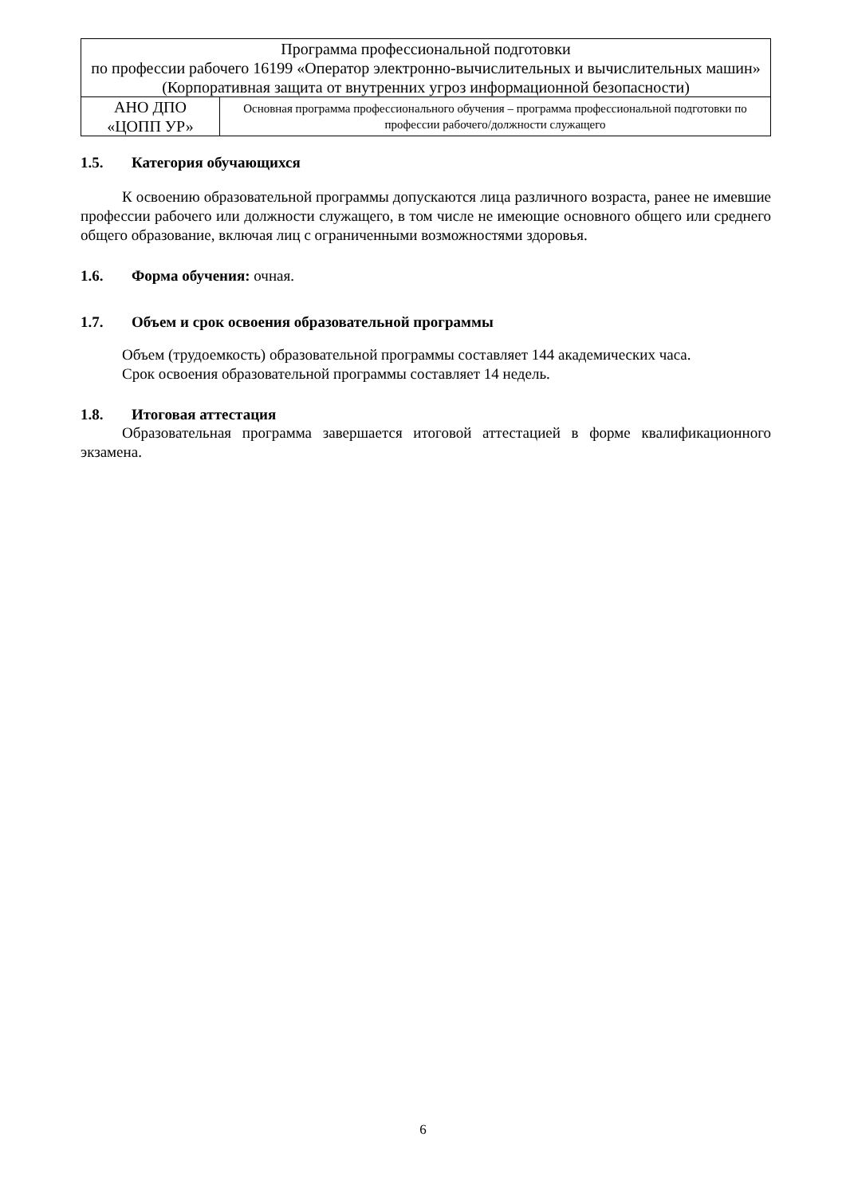| Программа профессиональной подготовки по профессии рабочего 16199 «Оператор электронно-вычислительных и вычислительных машин» (Корпоративная защита от внутренних угроз информационной безопасности) | |
| АНО ДПО «ЦОПП УР» | Основная программа профессионального обучения – программа профессиональной подготовки по профессии рабочего/должности служащего |
1.5. Категория обучающихся
К освоению образовательной программы допускаются лица различного возраста, ранее не имевшие профессии рабочего или должности служащего, в том числе не имеющие основного общего или среднего общего образование, включая лиц с ограниченными возможностями здоровья.
1.6. Форма обучения: очная.
1.7. Объем и срок освоения образовательной программы
Объем (трудоемкость) образовательной программы составляет 144 академических часа.
Срок освоения образовательной программы составляет 14 недель.
1.8. Итоговая аттестация
Образовательная программа завершается итоговой аттестацией в форме квалификационного экзамена.
6